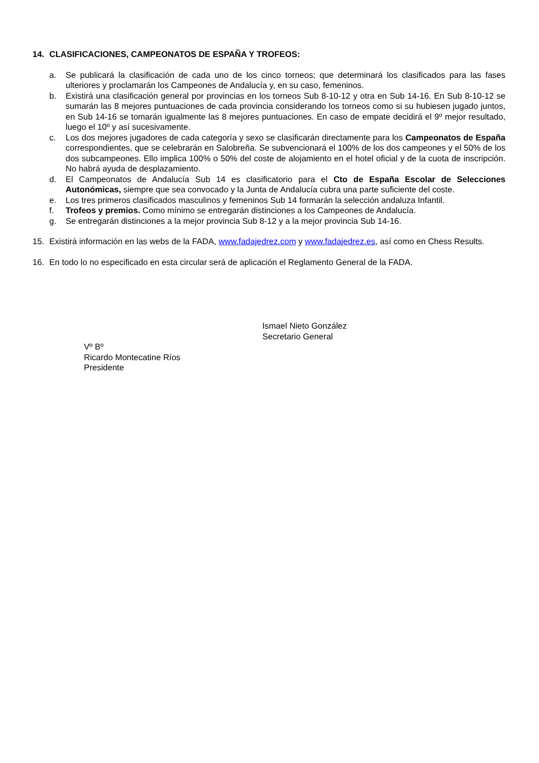14. CLASIFICACIONES, CAMPEONATOS DE ESPAÑA Y TROFEOS:
a. Se publicará la clasificación de cada uno de los cinco torneos; que determinará los clasificados para las fases ulteriores y proclamarán los Campeones de Andalucía y, en su caso, femeninos.
b. Existirá una clasificación general por provincias en los torneos Sub 8-10-12 y otra en Sub 14-16. En Sub 8-10-12 se sumarán las 8 mejores puntuaciones de cada provincia considerando los torneos como si su hubiesen jugado juntos, en Sub 14-16 se tomarán igualmente las 8 mejores puntuaciones. En caso de empate decidirá el 9º mejor resultado, luego el 10º y así sucesivamente.
c. Los dos mejores jugadores de cada categoría y sexo se clasificarán directamente para los Campeonatos de España correspondientes, que se celebrarán en Salobreña. Se subvencionará el 100% de los dos campeones y el 50% de los dos subcampeones. Ello implica 100% o 50% del coste de alojamiento en el hotel oficial y de la cuota de inscripción. No habrá ayuda de desplazamiento.
d. El Campeonatos de Andalucía Sub 14 es clasificatorio para el Cto de España Escolar de Selecciones Autonómicas, siempre que sea convocado y la Junta de Andalucía cubra una parte suficiente del coste.
e. Los tres primeros clasificados masculinos y femeninos Sub 14 formarán la selección andaluza Infantil.
f. Trofeos y premios. Como mínimo se entregarán distinciones a los Campeones de Andalucía.
g. Se entregarán distinciones a la mejor provincia Sub 8-12 y a la mejor provincia Sub 14-16.
15. Existirá información en las webs de la FADA, www.fadajedrez.com y www.fadajedrez.es, así como en Chess Results.
16. En todo lo no especificado en esta circular será de aplicación el Reglamento General de la FADA.
Ismael Nieto González
Secretario General
Vº Bº
Ricardo Montecatine Ríos
Presidente